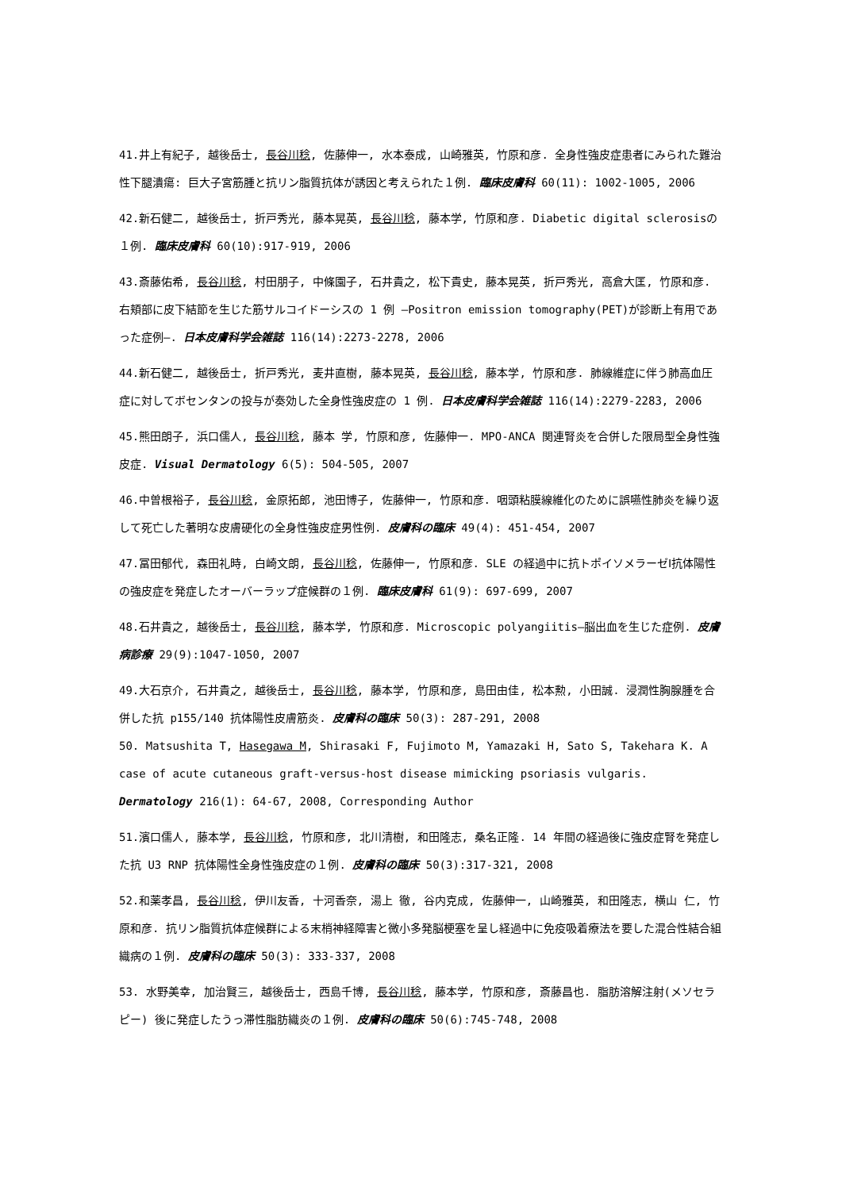41.井上有紀子, 越後岳士, 長谷川稔, 佐藤伸一, 水本泰成, 山崎雅英, 竹原和彦. 全身性強皮症患者にみられた難治性下腿潰瘍: 巨大子宮筋腫と抗リン脂質抗体が誘因と考えられた１例. 臨床皮膚科 60(11): 1002-1005, 2006
42.新石健二, 越後岳士, 折戸秀光, 藤本晃英, 長谷川稔, 藤本学, 竹原和彦. Diabetic digital sclerosisの１例. 臨床皮膚科 60(10):917-919, 2006
43.斎藤佑希, 長谷川稔, 村田朋子, 中條園子, 石井貴之, 松下貴史, 藤本晃英, 折戸秀光, 高倉大匡, 竹原和彦. 右頬部に皮下結節を生じた筋サルコイドーシスの 1 例 —Positron emission tomography(PET)が診断上有用であった症例—. 日本皮膚科学会雑誌 116(14):2273-2278, 2006
44.新石健二, 越後岳士, 折戸秀光, 麦井直樹, 藤本晃英, 長谷川稔, 藤本学, 竹原和彦. 肺線維症に伴う肺高血圧症に対してボセンタンの投与が奏効した全身性強皮症の 1 例. 日本皮膚科学会雑誌 116(14):2279-2283, 2006
45.熊田朗子, 浜口儒人, 長谷川稔, 藤本 学, 竹原和彦, 佐藤伸一. MPO-ANCA 関連腎炎を合併した限局型全身性強皮症. Visual Dermatology 6(5): 504-505, 2007
46.中曽根裕子, 長谷川稔, 金原拓郎, 池田博子, 佐藤伸一, 竹原和彦. 咽頭粘膜線維化のために誤嚥性肺炎を繰り返して死亡した著明な皮膚硬化の全身性強皮症男性例. 皮膚科の臨床 49(4): 451-454, 2007
47.冨田郁代, 森田礼時, 白崎文朗, 長谷川稔, 佐藤伸一, 竹原和彦. SLE の経過中に抗トポイソメラーゼⅠ抗体陽性の強皮症を発症したオーバーラップ症候群の１例. 臨床皮膚科 61(9): 697-699, 2007
48.石井貴之, 越後岳士, 長谷川稔, 藤本学, 竹原和彦. Microscopic polyangiitis—脳出血を生じた症例. 皮膚病診療 29(9):1047-1050, 2007
49.大石京介, 石井貴之, 越後岳士, 長谷川稔, 藤本学, 竹原和彦, 島田由佳, 松本勲, 小田誠. 浸潤性胸腺腫を合併した抗 p155/140 抗体陽性皮膚筋炎. 皮膚科の臨床 50(3): 287-291, 2008
50. Matsushita T, Hasegawa M, Shirasaki F, Fujimoto M, Yamazaki H, Sato S, Takehara K. A case of acute cutaneous graft-versus-host disease mimicking psoriasis vulgaris. Dermatology 216(1): 64-67, 2008, Corresponding Author
51.濱口儒人, 藤本学, 長谷川稔, 竹原和彦, 北川清樹, 和田隆志, 桑名正隆. 14 年間の経過後に強皮症腎を発症した抗 U3 RNP 抗体陽性全身性強皮症の１例. 皮膚科の臨床 50(3):317-321, 2008
52.和薬孝昌, 長谷川稔, 伊川友香, 十河香奈, 湯上 徹, 谷内克成, 佐藤伸一, 山崎雅英, 和田隆志, 横山 仁, 竹原和彦. 抗リン脂質抗体症候群による末梢神経障害と微小多発脳梗塞を呈し経過中に免疫吸着療法を要した混合性結合組織病の１例. 皮膚科の臨床 50(3): 333-337, 2008
53. 水野美幸, 加治賢三, 越後岳士, 西島千博, 長谷川稔, 藤本学, 竹原和彦, 斎藤昌也. 脂肪溶解注射(メソセラピー) 後に発症したうっ滞性脂肪織炎の１例. 皮膚科の臨床 50(6):745-748, 2008